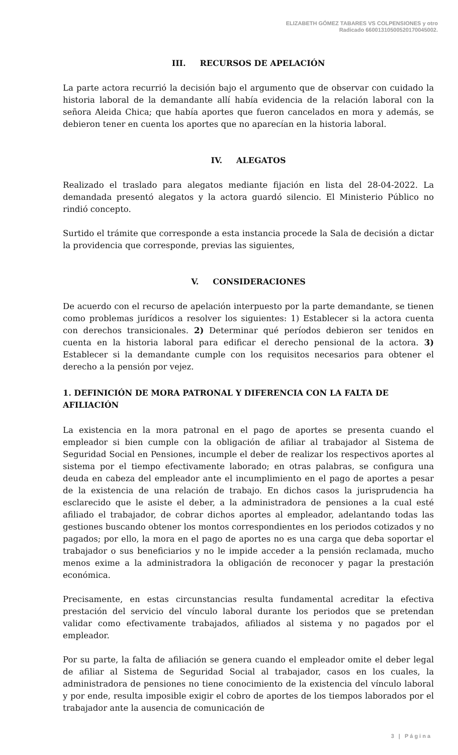ELIZABETH GÓMEZ TABARES VS COLPENSIONES y otro
Radicado 66001310500520170045002.
III. RECURSOS DE APELACIÓN
La parte actora recurrió la decisión bajo el argumento que de observar con cuidado la historia laboral de la demandante allí había evidencia de la relación laboral con la señora Aleida Chica; que había aportes que fueron cancelados en mora y además, se debieron tener en cuenta los aportes que no aparecían en la historia laboral.
IV. ALEGATOS
Realizado el traslado para alegatos mediante fijación en lista del 28-04-2022. La demandada presentó alegatos y la actora guardó silencio. El Ministerio Público no rindió concepto.
Surtido el trámite que corresponde a esta instancia procede la Sala de decisión a dictar la providencia que corresponde, previas las siguientes,
V. CONSIDERACIONES
De acuerdo con el recurso de apelación interpuesto por la parte demandante, se tienen como problemas jurídicos a resolver los siguientes: 1) Establecer si la actora cuenta con derechos transicionales. 2) Determinar qué períodos debieron ser tenidos en cuenta en la historia laboral para edificar el derecho pensional de la actora. 3) Establecer si la demandante cumple con los requisitos necesarios para obtener el derecho a la pensión por vejez.
1. DEFINICIÓN DE MORA PATRONAL Y DIFERENCIA CON LA FALTA DE AFILIACIÓN
La existencia en la mora patronal en el pago de aportes se presenta cuando el empleador si bien cumple con la obligación de afiliar al trabajador al Sistema de Seguridad Social en Pensiones, incumple el deber de realizar los respectivos aportes al sistema por el tiempo efectivamente laborado; en otras palabras, se configura una deuda en cabeza del empleador ante el incumplimiento en el pago de aportes a pesar de la existencia de una relación de trabajo. En dichos casos la jurisprudencia ha esclarecido que le asiste el deber, a la administradora de pensiones a la cual esté afiliado el trabajador, de cobrar dichos aportes al empleador, adelantando todas las gestiones buscando obtener los montos correspondientes en los periodos cotizados y no pagados; por ello, la mora en el pago de aportes no es una carga que deba soportar el trabajador o sus beneficiarios y no le impide acceder a la pensión reclamada, mucho menos exime a la administradora la obligación de reconocer y pagar la prestación económica.
Precisamente, en estas circunstancias resulta fundamental acreditar la efectiva prestación del servicio del vínculo laboral durante los periodos que se pretendan validar como efectivamente trabajados, afiliados al sistema y no pagados por el empleador.
Por su parte, la falta de afiliación se genera cuando el empleador omite el deber legal de afiliar al Sistema de Seguridad Social al trabajador, casos en los cuales, la administradora de pensiones no tiene conocimiento de la existencia del vínculo laboral y por ende, resulta imposible exigir el cobro de aportes de los tiempos laborados por el trabajador ante la ausencia de comunicación de
3 | Página